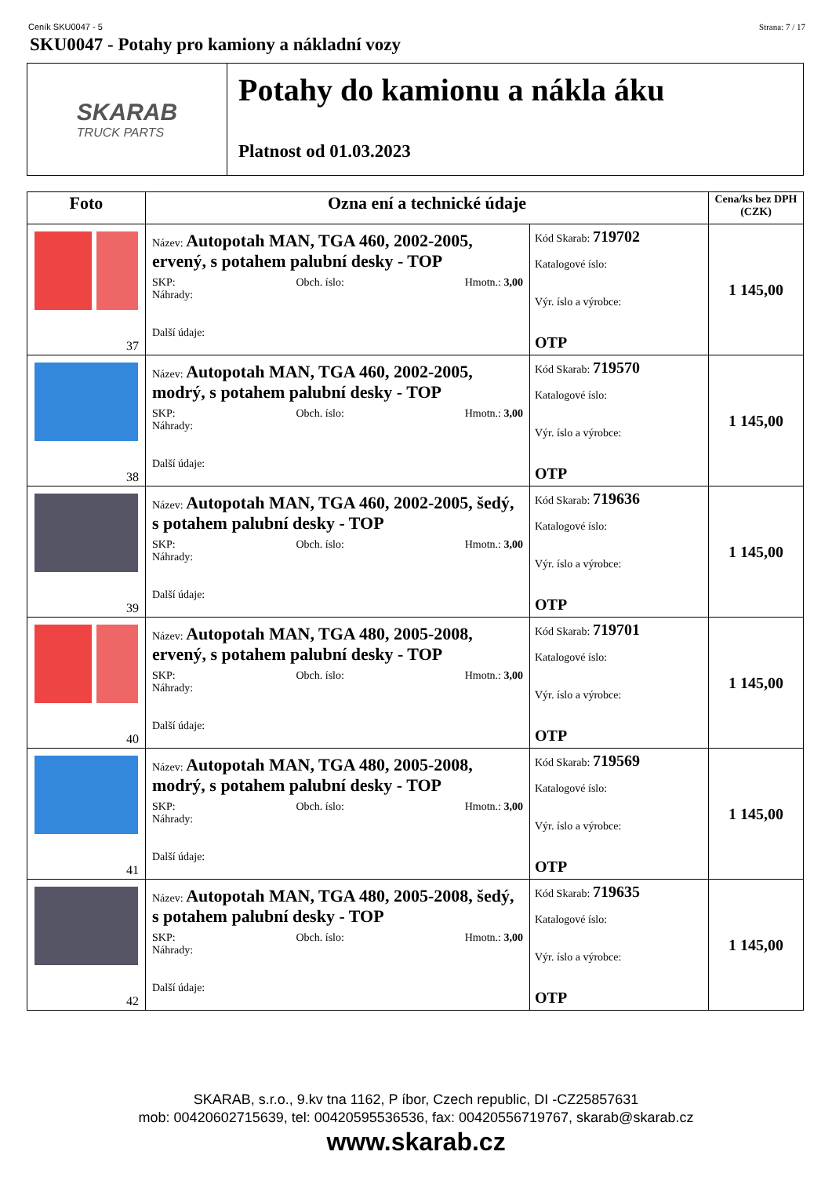Ceník SKU0047 - 5 Strana: 7 / 17
SKU0047 - Potahy pro kamiony a nákladní vozy
SKARAB
TRUCK PARTS
Potahy do kamionu a nákla áku
Platnost od 01.03.2023
| Foto | Ozna ení a technické údaje | | Cena/ks bez DPH (CZK) |
| --- | --- | --- | --- |
| 37 | Název: Autopotah MAN, TGA 460, 2002-2005, ervený, s potahem palubní desky - TOP SKP: Obch. íslo: Hmotn.: 3,00 Náhrady: Další údaje: | Kód Skarab: 719702 Katalogové íslo: Výr. íslo a výrobce: OTP | 1 145,00 |
| 38 | Název: Autopotah MAN, TGA 460, 2002-2005, modrý, s potahem palubní desky - TOP SKP: Obch. íslo: Hmotn.: 3,00 Náhrady: Další údaje: | Kód Skarab: 719570 Katalogové íslo: Výr. íslo a výrobce: OTP | 1 145,00 |
| 39 | Název: Autopotah MAN, TGA 460, 2002-2005, šedý, s potahem palubní desky - TOP SKP: Obch. íslo: Hmotn.: 3,00 Náhrady: Další údaje: | Kód Skarab: 719636 Katalogové íslo: Výr. íslo a výrobce: OTP | 1 145,00 |
| 40 | Název: Autopotah MAN, TGA 480, 2005-2008, ervený, s potahem palubní desky - TOP SKP: Obch. íslo: Hmotn.: 3,00 Náhrady: Další údaje: | Kód Skarab: 719701 Katalogové íslo: Výr. íslo a výrobce: OTP | 1 145,00 |
| 41 | Název: Autopotah MAN, TGA 480, 2005-2008, modrý, s potahem palubní desky - TOP SKP: Obch. íslo: Hmotn.: 3,00 Náhrady: Další údaje: | Kód Skarab: 719569 Katalogové íslo: Výr. íslo a výrobce: OTP | 1 145,00 |
| 42 | Název: Autopotah MAN, TGA 480, 2005-2008, šedý, s potahem palubní desky - TOP SKP: Obch. íslo: Hmotn.: 3,00 Náhrady: Další údaje: | Kód Skarab: 719635 Katalogové íslo: Výr. íslo a výrobce: OTP | 1 145,00 |
SKARAB, s.r.o., 9.kv tna 1162, P íbor, Czech republic, DI -CZ25857631
mob: 00420602715639, tel: 00420595536536, fax: 00420556719767, skarab@skarab.cz
www.skarab.cz